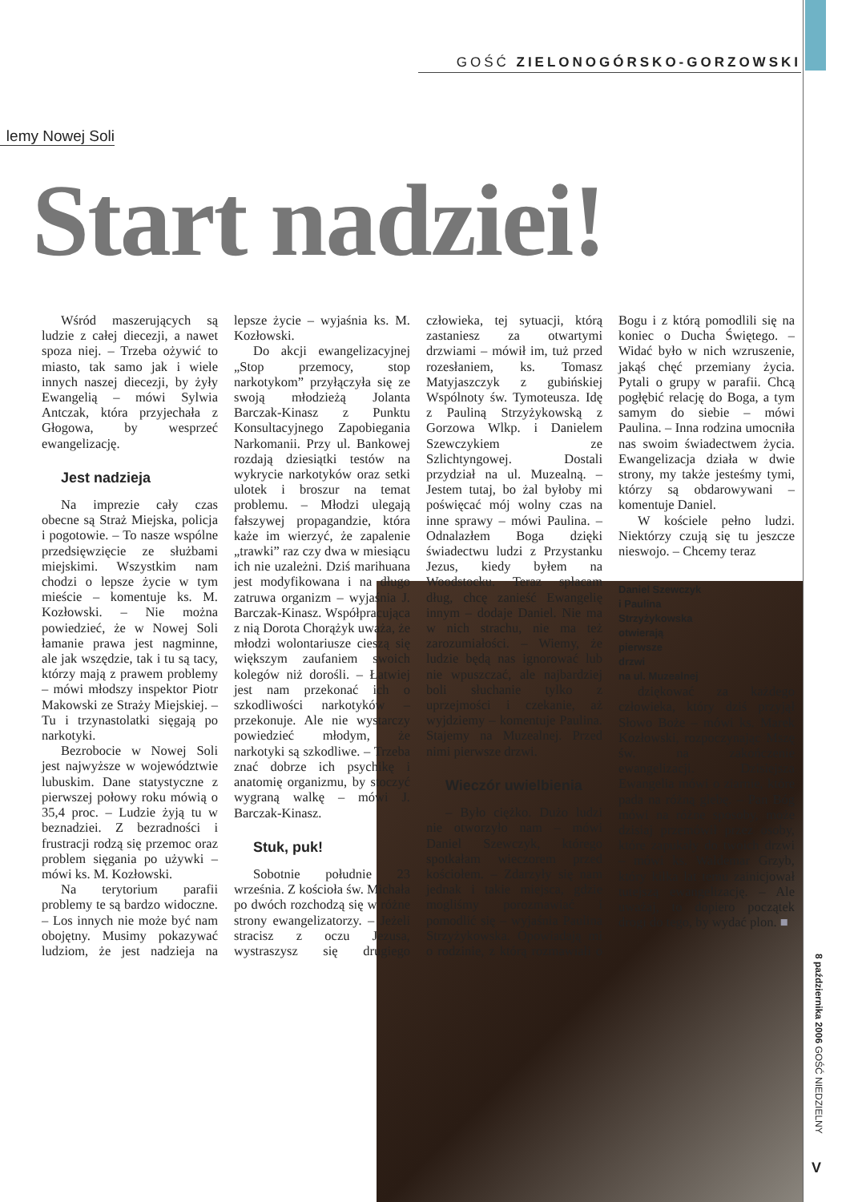GOŚĆ ZIELONOGÓRSKO-GORZOWSKI
lemy Nowej Soli
Start nadziei!
Wśród maszerujących są ludzie z całej diecezji, a nawet spoza niej. – Trzeba ożywić to miasto, tak samo jak i wiele innych naszej diecezji, by żyły Ewangelią – mówi Sylwia Antczak, która przyjechała z Głogowa, by wesprzeć ewangelizację.
Jest nadzieja
Na imprezie cały czas obecne są Straż Miejska, policja i pogotowie. – To nasze wspólne przedsięwzięcie ze służbami miejskimi. Wszystkim nam chodzi o lepsze życie w tym mieście – komentuje ks. M. Kozłowski. – Nie można powiedzieć, że w Nowej Soli łamanie prawa jest nagminne, ale jak wszędzie, tak i tu są tacy, którzy mają z prawem problemy – mówi młodszy inspektor Piotr Makowski ze Straży Miejskiej. – Tu i trzynastolatki sięgają po narkotyki.
Bezrobocie w Nowej Soli jest najwyższe w województwie lubuskim. Dane statystyczne z pierwszej połowy roku mówią o 35,4 proc. – Ludzie żyją tu w beznadziei. Z bezradności i frustracji rodzą się przemoc oraz problem sięgania po używki – mówi ks. M. Kozłowski.
Na terytorium parafii problemy te są bardzo widoczne. – Los innych nie może być nam obojętny. Musimy pokazywać ludziom, że jest nadzieja na lepsze życie – wyjaśnia ks. M. Kozłowski.
Do akcji ewangelizacyjnej „Stop przemocy, stop narkotykom” przyłączyła się ze swoją młodzieżą Jolanta Barczak-Kinasz z Punktu Konsultacyjnego Zapobiegania Narkomanii. Przy ul. Bankowej rozdają dziesiątki testów na wykrycie narkotyków oraz setki ulotek i broszur na temat problemu. – Młodzi ulegają fałszywej propagandzie, która każe im wierzyć, że zapalenie „trawki” raz czy dwa w miesiącu ich nie uzależni. Dziś marihuana jest modyfikowana i na długo zatruwa organizm – wyjaśnia J. Barczak-Kinasz. Współpracująca z nią Dorota Chorążyk uważa, że młodzi wolontariusze cieszą się większym zaufaniem swoich kolegów niż dorośli. – Łatwiej jest nam przekonać ich o szkodliwości narkotyków – przekonuje. Ale nie wystarczy powiedzieć młodym, że narkotyki są szkodliwe. – Trzeba znać dobrze ich psychikę i anatomię organizmu, by stoczyć wygraną walkę – mówi J. Barczak-Kinasz.
Stuk, puk!
Sobotnie południe 23 września. Z kościoła św. Michała po dwóch rozchodzą się w różne strony ewangelizatorzy. – Jeżeli stracisz z oczu Jezusa, wystraszysz się drugiego człowieka, tej sytuacji, którą zastaniesz za otwartymi drzwiami – mówił im, tuż przed rozesłaniem, ks. Tomasz Matyjaszczyk z gubińskiej Wspólnoty św. Tymoteusza. Idę z Pauliną Strzyżykowską z Gorzowa Wlkp. i Danielem Szewczykiem ze Szlichtyngowej. Dostali przydział na ul. Muzealną. – Jestem tutaj, bo żal byłoby mi poświęcać mój wolny czas na inne sprawy – mówi Paulina. – Odnalazłem Boga dzięki świadectwu ludzi z Przystanku Jezus, kiedy byłem na Woodstocku. Teraz spłacam dług, chcę zanieść Ewangelię innym – dodaje Daniel. Nie ma w nich strachu, nie ma też zarozumiałości. – Wiemy, że ludzie będą nas ignorować lub nie wpuszczać, ale najbardziej boli słuchanie tylko z uprzejmości i czekanie, aż wyjdziemy – komentuje Paulina. Stajemy na Muzealnej. Przed nimi pierwsze drzwi.
Wieczór uwielbienia
– Było ciężko. Dużo ludzi nie otworzyło nam – mówi Daniel Szewczyk, którego spotkałam wieczorem przed kościołem. – Zdarzyły się nam jednak i takie miejsca, gdzie mogliśmy porozmawiać i pomodlić się – wyjaśnia Paulina Strzyżykowska. Opowiadają mi o rodzinie, z którą rozmawiali o Bogu i z którą pomodlili się na koniec o Ducha Świętego. – Widać było w nich wzruszenie, jakąś chęć przemiany życia. Pytali o grupy w parafii. Chcą pogłębić relację do Boga, a tym samym do siebie – mówi Paulina. – Inna rodzina umocniła nas swoim świadectwem życia. Ewangelizacja działa w dwie strony, my także jesteśmy tymi, którzy są obdarowywani – komentuje Daniel.
W kościele pełno ludzi. Niektórzy czują się tu jeszcze nieswojo. – Chcemy teraz
Daniel Szewczyk
i Paulina
Strzyżykowska
otwierają
pierwsze
drzwi
na ul. Muzealnej
dziękować za każdego człowieka, który dziś przyjął Słowo Boże – mówi ks. Marek Kozłowski, rozpoczynając Mszę św. na zakończenie ewangelizacji. Dzisiejsza Ewangelia mówi o ziarnie, które pada na różną glebę. – Pan Bóg mówi na różne sposoby, może dzisiaj przemówił przez osoby, które zapukały do twoich drzwi – mówi ks. Waldemar Grzyb, który kilka lat temu zainicjował tutejszą ewangelizację. – Ale uważaj, to dopiero początek drogi do tego, by wydać plon. ■
8 października 2006 GOŚĆ NIEDZIELNY
V